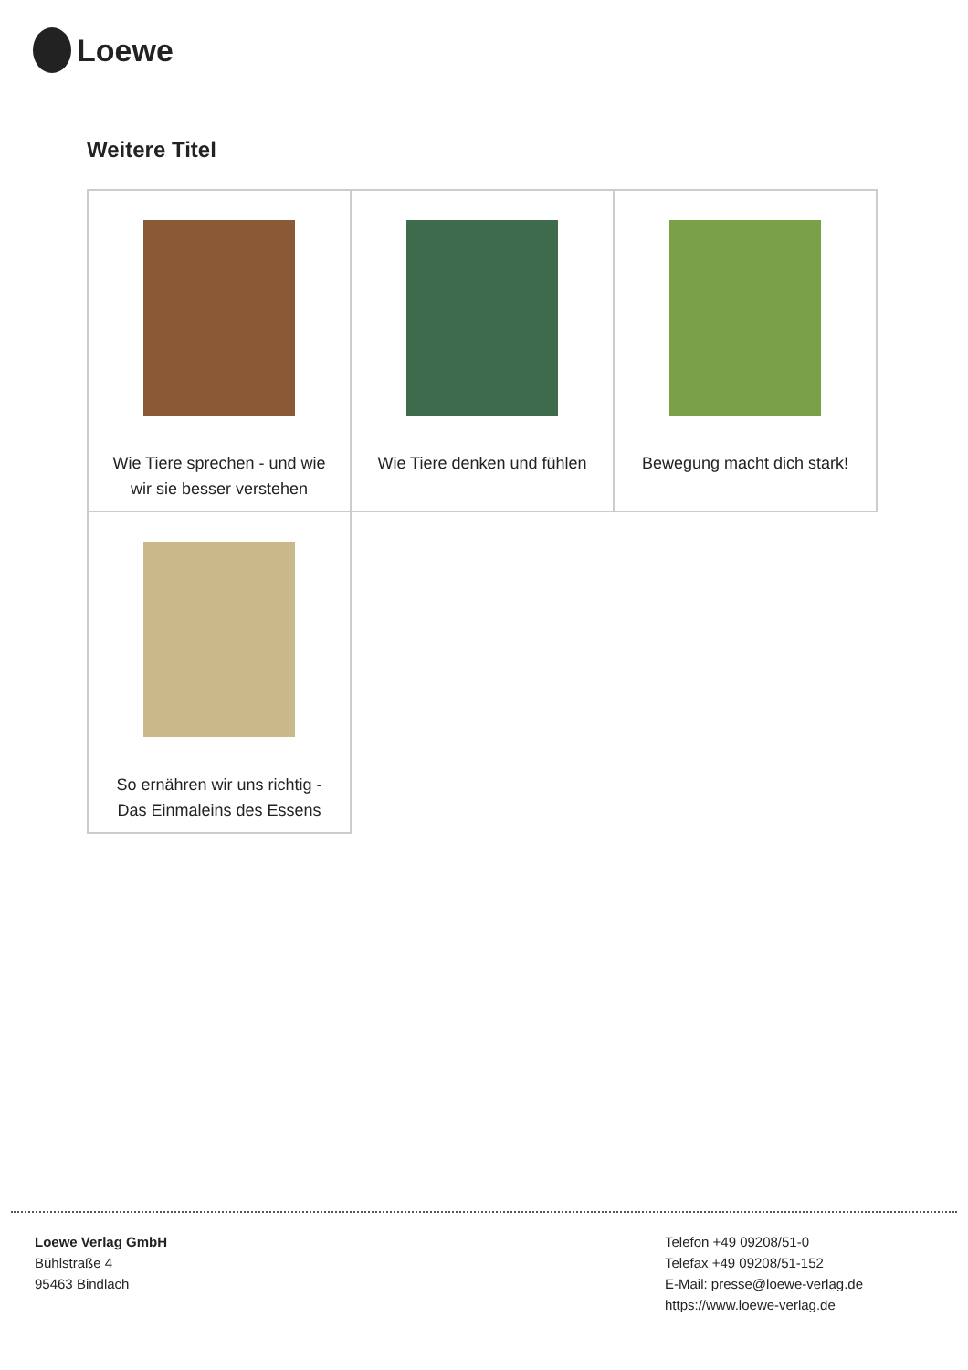Loewe
Weitere Titel
| Wie Tiere sprechen - und wie wir sie besser verstehen | Wie Tiere denken und fühlen | Bewegung macht dich stark! |
| So ernähren wir uns richtig - Das Einmaleins des Essens | | |
Loewe Verlag GmbH
Bühlstraße 4
95463 Bindlach
Telefon +49 09208/51-0
Telefax +49 09208/51-152
E-Mail: presse@loewe-verlag.de
https://www.loewe-verlag.de